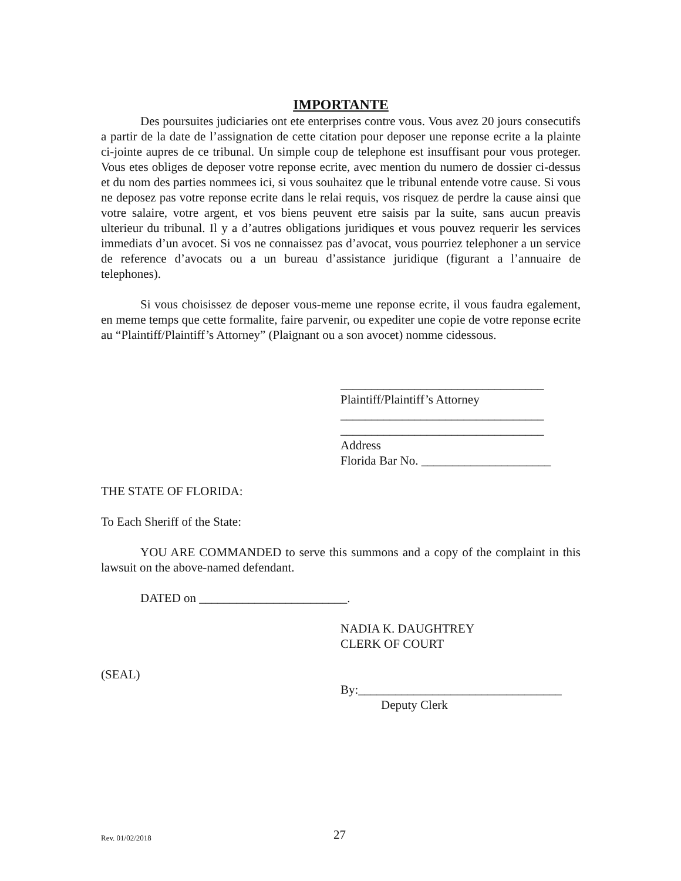IMPORTANTE
Des poursuites judiciaries ont ete enterprises contre vous. Vous avez 20 jours consecutifs a partir de la date de l’assignation de cette citation pour deposer une reponse ecrite a la plainte ci-jointe aupres de ce tribunal. Un simple coup de telephone est insuffisant pour vous proteger. Vous etes obliges de deposer votre reponse ecrite, avec mention du numero de dossier ci-dessus et du nom des parties nommees ici, si vous souhaitez que le tribunal entende votre cause. Si vous ne deposez pas votre reponse ecrite dans le relai requis, vos risquez de perdre la cause ainsi que votre salaire, votre argent, et vos biens peuvent etre saisis par la suite, sans aucun preavis ulterieur du tribunal. Il y a d’autres obligations juridiques et vous pouvez requerir les services immediats d’un avocet. Si vos ne connaissez pas d’avocat, vous pourriez telephoner a un service de reference d’avocats ou a un bureau d’assistance juridique (figurant a l’annuaire de telephones).
Si vous choisissez de deposer vous-meme une reponse ecrite, il vous faudra egalement, en meme temps que cette formalite, faire parvenir, ou expediter une copie de votre reponse ecrite au “Plaintiff/Plaintiff’s Attorney” (Plaignant ou a son avocet) nomme cidessous.
_________________________________
Plaintiff/Plaintiff’s Attorney
_________________________________
_________________________________
Address
Florida Bar No. _____________________
THE STATE OF FLORIDA:
To Each Sheriff of the State:
YOU ARE COMMANDED to serve this summons and a copy of the complaint in this lawsuit on the above-named defendant.
DATED on ________________________.
NADIA K. DAUGHTREY
CLERK OF COURT
(SEAL)
By:_________________________________
Deputy Clerk
Rev. 01/02/2018 27